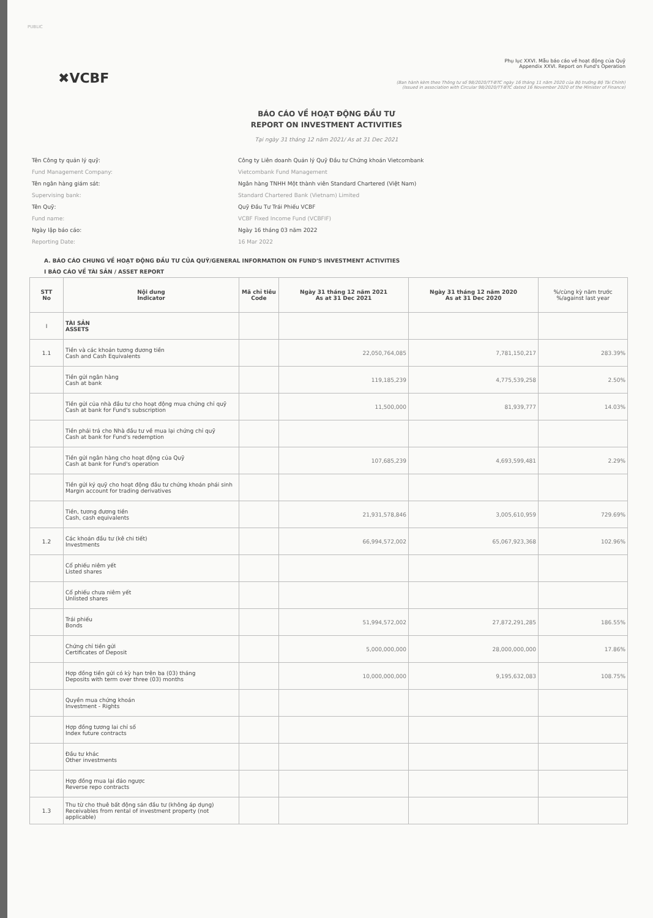PUBLIC
✖VCBF
Phụ lục XXVI. Mẫu báo cáo về hoạt động của Quỹ
Appendix XXVI. Report on Fund's Operation
(Ban hành kèm theo Thông tư số 98/2020/TT-BTC ngày 16 tháng 11 năm 2020 của Bộ trưởng Bộ Tài Chính)
(Issued in association with Circular 98/2020/TT-BTC dated 16 November 2020 of the Minister of Finance)
BÁO CÁO VỀ HOẠT ĐỘNG ĐẦU TƯ
REPORT ON INVESTMENT ACTIVITIES
Tại ngày 31 tháng 12 năm 2021/ As at 31 Dec 2021
Tên Công ty quản lý quỹ:
Fund Management Company:
Công ty Liên doanh Quản lý Quỹ Đầu tư Chứng khoán Vietcombank
Vietcombank Fund Management
Tên ngân hàng giám sát:
Supervising bank:
Ngân hàng TNHH Một thành viên Standard Chartered (Việt Nam)
Standard Chartered Bank (Vietnam) Limited
Tên Quỹ:
Fund name:
Quỹ Đầu Tư Trái Phiếu VCBF
VCBF Fixed Income Fund (VCBFIF)
Ngày lập báo cáo:
Reporting Date:
Ngày 16 tháng 03 năm 2022
16 Mar 2022
A. BÁO CÁO CHUNG VỀ HOẠT ĐỘNG ĐẦU TƯ CỦA QUỸ/GENERAL INFORMATION ON FUND'S INVESTMENT ACTIVITIES
I BÁO CÁO VỀ TÀI SẢN / ASSET REPORT
| STT No | Nội dung Indicator | Mã chỉ tiêu Code | Ngày 31 tháng 12 năm 2021 As at 31 Dec 2021 | Ngày 31 tháng 12 năm 2020 As at 31 Dec 2020 | %/cùng kỳ năm trước %/against last year |
| --- | --- | --- | --- | --- | --- |
| I | TÀI SẢN ASSETS | | | | |
| 1.1 | Tiền và các khoản tương đương tiền Cash and Cash Equivalents | | 22,050,764,085 | 7,781,150,217 | 283.39% |
| | Tiền gửi ngân hàng Cash at bank | | 119,185,239 | 4,775,539,258 | 2.50% |
| | Tiền gửi của nhà đầu tư cho hoạt động mua chứng chỉ quỹ Cash at bank for Fund's subscription | | 11,500,000 | 81,939,777 | 14.03% |
| | Tiền phải trả cho Nhà đầu tư về mua lại chứng chỉ quỹ Cash at bank for Fund's redemption | | | | |
| | Tiền gửi ngân hàng cho hoạt động của Quỹ Cash at bank for Fund's operation | | 107,685,239 | 4,693,599,481 | 2.29% |
| | Tiền gửi ký quỹ cho hoạt động đầu tư chứng khoán phái sinh Margin account for trading derivatives | | | | |
| | Tiền, tương đương tiền Cash, cash equivalents | | 21,931,578,846 | 3,005,610,959 | 729.69% |
| 1.2 | Các khoản đầu tư (kê chi tiết) Investments | | 66,994,572,002 | 65,067,923,368 | 102.96% |
| | Cổ phiếu niêm yết Listed shares | | | | |
| | Cổ phiếu chưa niêm yết Unlisted shares | | | | |
| | Trái phiếu Bonds | | 51,994,572,002 | 27,872,291,285 | 186.55% |
| | Chứng chỉ tiền gửi Certificates of Deposit | | 5,000,000,000 | 28,000,000,000 | 17.86% |
| | Hợp đồng tiền gửi có kỳ hạn trên ba (03) tháng Deposits with term over three (03) months | | 10,000,000,000 | 9,195,632,083 | 108.75% |
| | Quyền mua chứng khoán Investment - Rights | | | | |
| | Hợp đồng tương lai chỉ số Index future contracts | | | | |
| | Đầu tư khác Other investments | | | | |
| | Hợp đồng mua lại đảo ngược Reverse repo contracts | | | | |
| 1.3 | Thu từ cho thuê bất động sản đầu tư (không áp dụng) Receivables from rental of investment property (not applicable) | | | | |